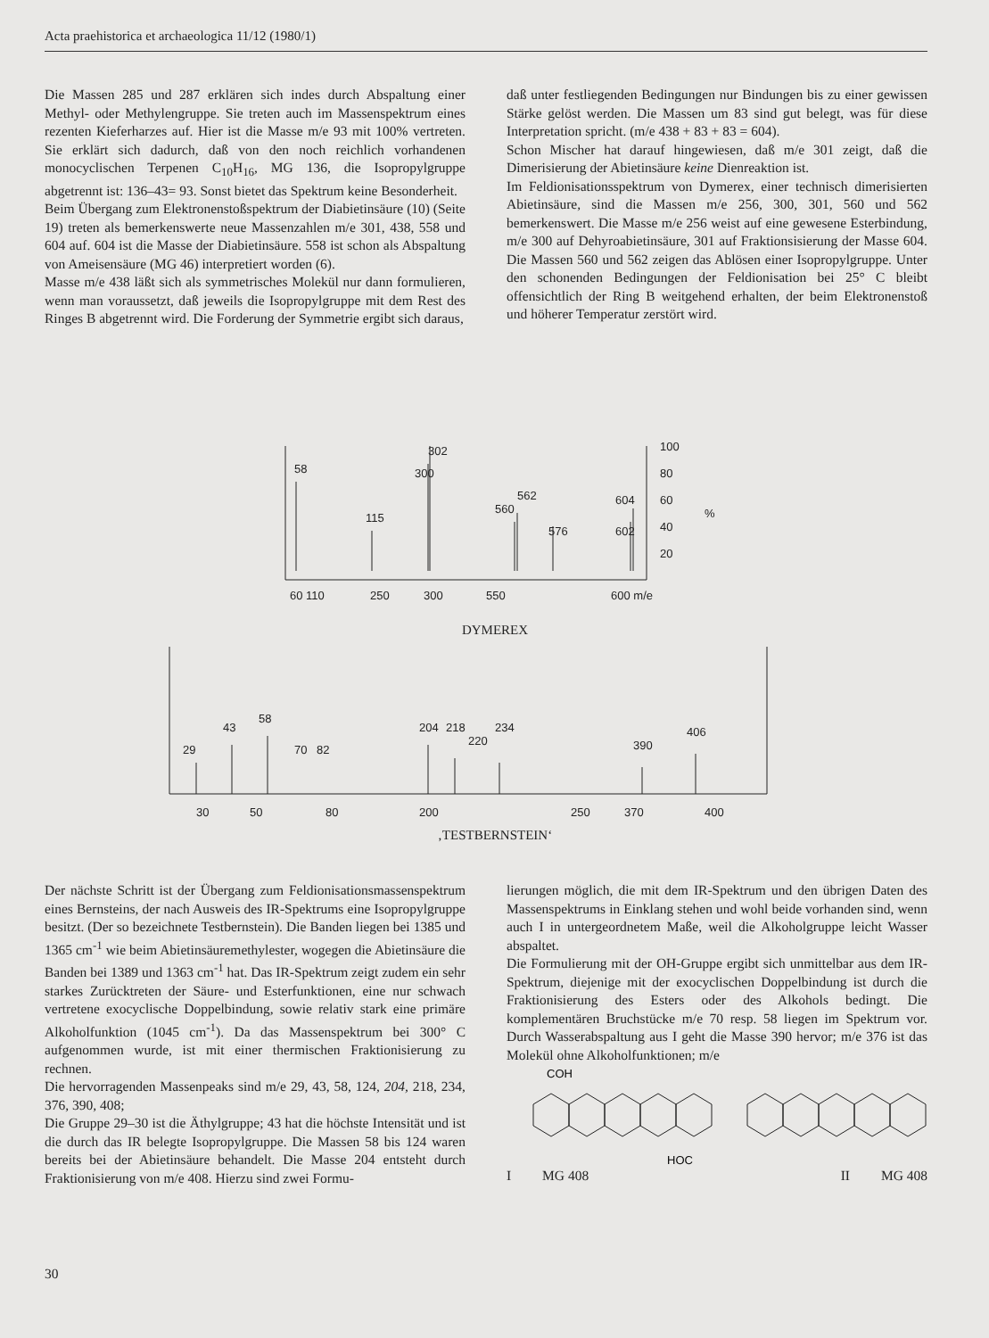Acta praehistorica et archaeologica 11/12 (1980/1)
Die Massen 285 und 287 erklären sich indes durch Abspaltung einer Methyl- oder Methylengruppe. Sie treten auch im Massenspektrum eines rezenten Kieferharzes auf. Hier ist die Masse m/e 93 mit 100% vertreten. Sie erklärt sich dadurch, daß von den noch reichlich vorhandenen monocyclischen Terpenen C<sub>10</sub>H<sub>16</sub>, MG 136, die Isopropylgruppe abgetrennt ist: 136–43= 93. Sonst bietet das Spektrum keine Besonderheit.
Beim Übergang zum Elektronenstoßspektrum der Diabietinsäure (10) (Seite 19) treten als bemerkenswerte neue Massenzahlen m/e 301, 438, 558 und 604 auf. 604 ist die Masse der Diabietinsäure. 558 ist schon als Abspaltung von Ameisensäure (MG 46) interpretiert worden (6).
Masse m/e 438 läßt sich als symmetrisches Molekül nur dann formulieren, wenn man voraussetzt, daß jeweils die Isopropylgruppe mit dem Rest des Ringes B abgetrennt wird. Die Forderung der Symmetrie ergibt sich daraus,
daß unter festliegenden Bedingungen nur Bindungen bis zu einer gewissen Stärke gelöst werden. Die Massen um 83 sind gut belegt, was für diese Interpretation spricht. (m/e 438 + 83 + 83 = 604).
Schon Mischer hat darauf hingewiesen, daß m/e 301 zeigt, daß die Dimerisierung der Abietinsäure keine Dienreaktion ist.
Im Feldionisationsspektrum von Dymerex, einer technisch dimerisierten Abietinsäure, sind die Massen m/e 256, 300, 301, 560 und 562 bemerkenswert. Die Masse m/e 256 weist auf eine gewesene Esterbindung, m/e 300 auf Dehyroabietinsäure, 301 auf Fraktionsisierung der Masse 604. Die Massen 560 und 562 zeigen das Ablösen einer Isopropylgruppe. Unter den schonenden Bedingungen der Feldionisation bei 25° C bleibt offensichtlich der Ring B weitgehend erhalten, der beim Elektronenstoß und höherer Temperatur zerstört wird.
58
115
300
302
560
562
576
602
604
100
80
60
40
20
%
60 110
250
300
550
600 m/e
DYMEREX
29
43
58
70
82
204
218
220
234
390
406
30
50
80
200
250
370
400
‚TESTBERNSTEIN‘
Der nächste Schritt ist der Übergang zum Feldionisationsmassenspektrum eines Bernsteins, der nach Ausweis des IR-Spektrums eine Isopropylgruppe besitzt. (Der so bezeichnete Testbernstein). Die Banden liegen bei 1385 und 1365 cm<sup>-1</sup> wie beim Abietinsäuremethylester, wogegen die Abietinsäure die Banden bei 1389 und 1363 cm<sup>-1</sup> hat. Das IR-Spektrum zeigt zudem ein sehr starkes Zurücktreten der Säure- und Esterfunktionen, eine nur schwach vertretene exocyclische Doppelbindung, sowie relativ stark eine primäre Alkoholfunktion (1045 cm<sup>-1</sup>). Da das Massenspektrum bei 300° C aufgenommen wurde, ist mit einer thermischen Fraktionisierung zu rechnen.
Die hervorragenden Massenpeaks sind m/e 29, 43, 58, 124, 204, 218, 234, 376, 390, 408;
Die Gruppe 29–30 ist die Äthylgruppe; 43 hat die höchste Intensität und ist die durch das IR belegte Isopropylgruppe. Die Massen 58 bis 124 waren bereits bei der Abietinsäure behandelt. Die Masse 204 entsteht durch Fraktionisierung von m/e 408. Hierzu sind zwei Formu-
lierungen möglich, die mit dem IR-Spektrum und den übrigen Daten des Massenspektrums in Einklang stehen und wohl beide vorhanden sind, wenn auch I in untergeordnetem Maße, weil die Alkoholgruppe leicht Wasser abspaltet.
Die Formulierung mit der OH-Gruppe ergibt sich unmittelbar aus dem IR-Spektrum, diejenige mit der exocyclischen Doppelbindung ist durch die Fraktionisierung des Esters oder des Alkohols bedingt. Die komplementären Bruchstücke m/e 70 resp. 58 liegen im Spektrum vor. Durch Wasserabspaltung aus I geht die Masse 390 hervor; m/e 376 ist das Molekül ohne Alkoholfunktionen; m/e
COH
HOC
I MG 408 II MG 408
30